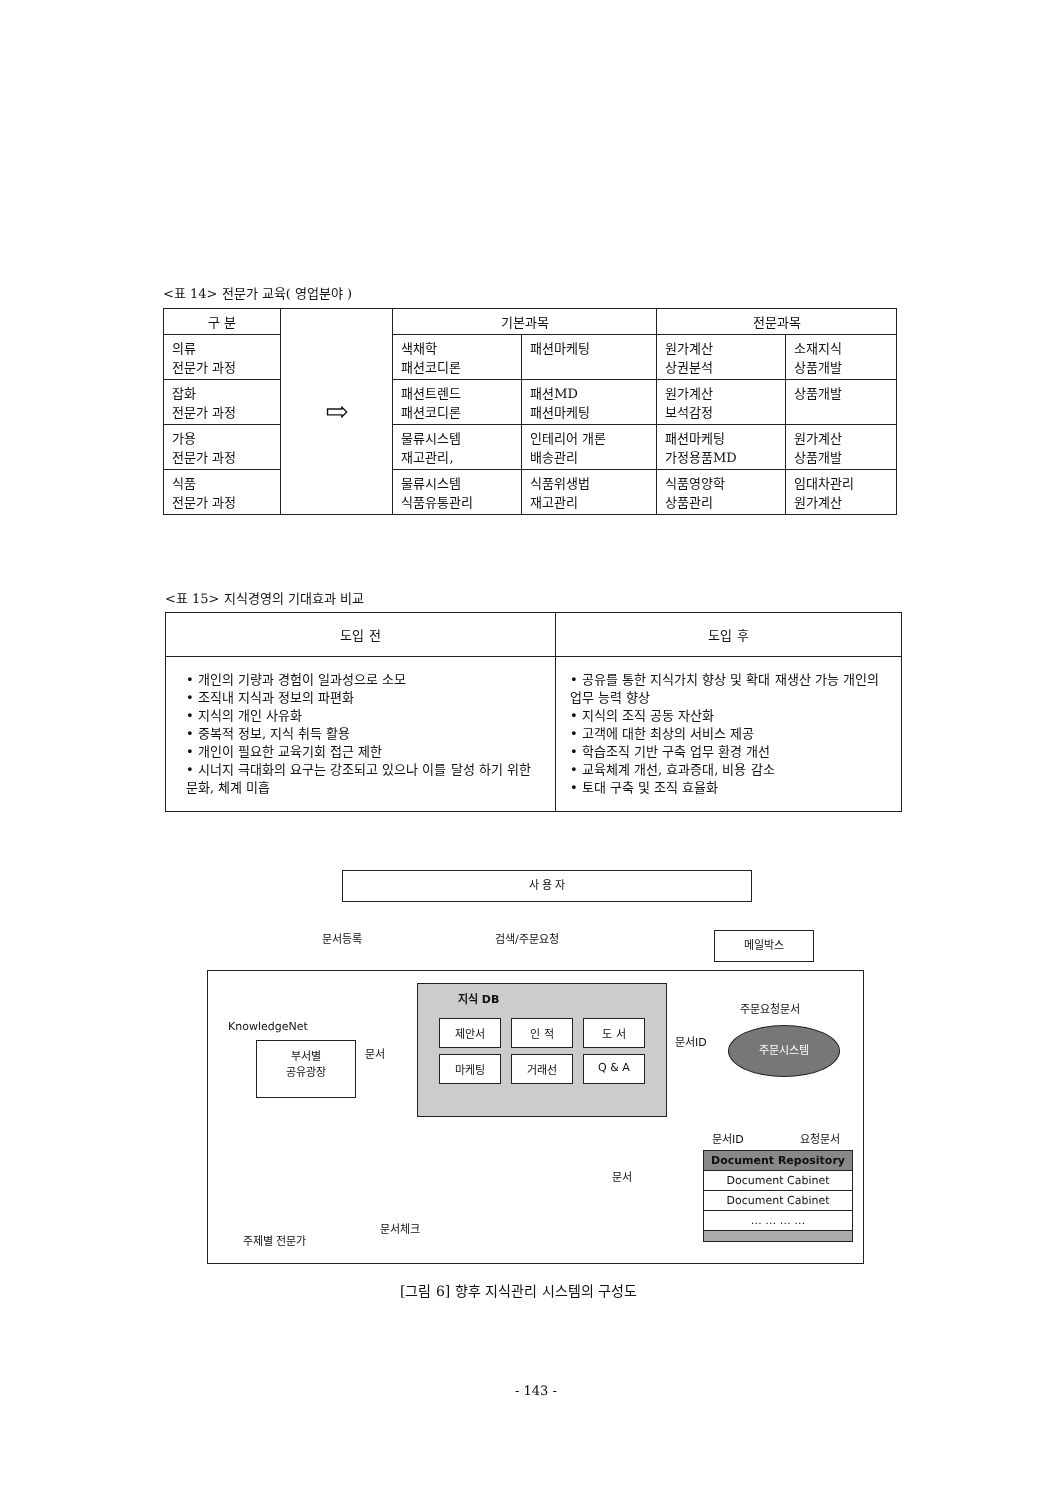<표 14> 전문가 교육( 영업분야 )
| 구 분 | ⇨ | 기본과목 | | 전문과목 | |
| --- | --- | --- | --- | --- | --- |
| 의류 전문가 과정 | | 색채학 패션코디론 | 패션마케팅 | 원가계산 상권분석 | 소재지식 상품개발 |
| 잡화 전문가 과정 | | 패션트렌드 패션코디론 | 패션MD 패션마케팅 | 원가계산 보석감정 | 상품개발 |
| 가용 전문가 과정 | | 물류시스템 재고관리, | 인테리어 개론 배송관리 | 패션마케팅 가정용품MD | 원가계산 상품개발 |
| 식품 전문가 과정 | | 물류시스템 식품유통관리 | 식품위생법 재고관리 | 식품영양학 상품관리 | 임대차관리 원가계산 |
<표 15> 지식경영의 기대효과 비교
| 도입 전 | 도입 후 |
| --- | --- |
| • 개인의 기량과 경험이 일과성으로 소모 • 조직내 지식과 정보의 파편화 • 지식의 개인 사유화 • 중복적 정보, 지식 취득 활용 • 개인이 필요한 교육기회 접근 제한 • 시너지 극대화의 요구는 강조되고 있으나 이를 달성 하기 위한 문화, 체계 미흡 | • 공유를 통한 지식가치 향상 및 확대 재생산 가능 개인의 업무 능력 향상 • 지식의 조직 공동 자산화 • 고객에 대한 최상의 서비스 제공 • 학습조직 기반 구축 업무 환경 개선 • 교육체계 개선, 효과증대, 비용 감소 • 토대 구축 및 조직 효율화 |
사 용 자
문서등록 검색/주문요청 메일박스
KnowledgeNet
부서별
공유광장
문서
지식 DB
제안서 인 적 도 서
마케팅 거래선 Q & A
주문요청문서
문서ID
주문시스템
문서ID 요청문서
문서
Document Repository
Document Cabinet
Document Cabinet
… … … …
문서체크
주제별 전문가
[그림 6] 향후 지식관리 시스템의 구성도
- 143 -